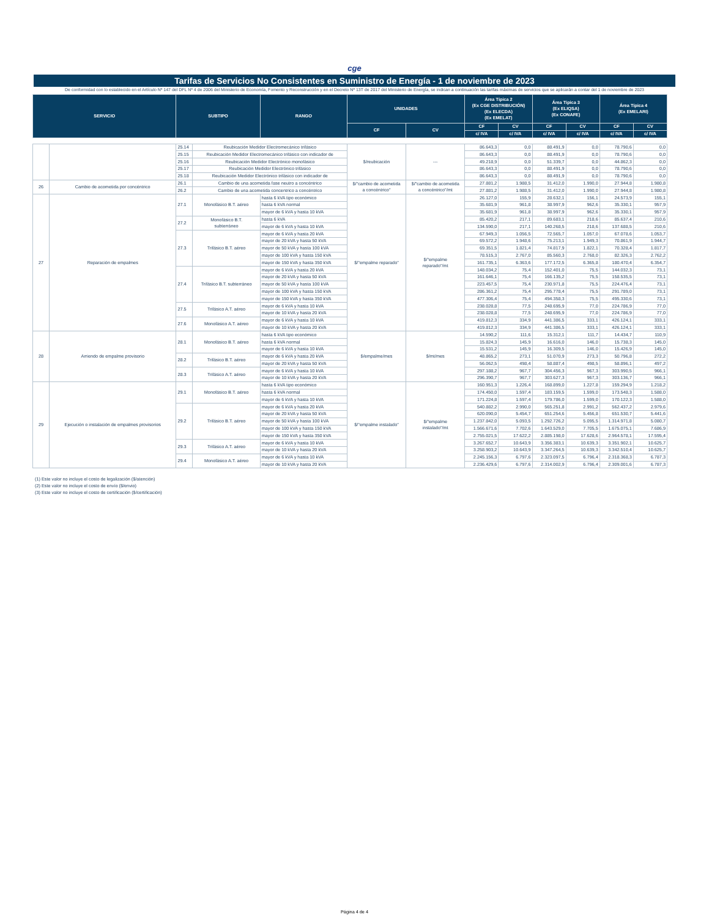cge
Tarifas de Servicios No Consistentes en Suministro de Energía - 1 de noviembre de 2023
De conformidad con lo establecido en el Artículo Nº 147 del DFL Nº 4 de 2006 del Ministerio de Economía, Fomento y Reconstrucción y en el Decreto Nº 13T de 2017 del Ministerio de Energía, se indican a continuación las tarifas máximas de servicios que se aplicarán a contar del 1 de noviembre de 2023
| SERVICIO | | SUBTIPO | | RANGO | UNIDADES | | Área Típica 2 (Ex CGE DISTRIBUCIÓN) (Ex ELECDA) (Ex EMELAT) | | Área Típica 3 (Ex ELIQSA) (Ex CONAFE) | | Área Típica 4 (Ex EMELARI) | |
| --- | --- | --- | --- | --- | --- | --- | --- | --- | --- | --- | --- | --- |
| | | | | | CF | CV | CF | CV | CF | CV | CF | CV |
| | | | | | | | c/ IVA | c/ IVA | c/ IVA | c/ IVA | c/ IVA | c/ IVA |
| | | 25.14 | Reubicación Medidor Electromecánico trifásico | | $/reubicación | --- | 86.643,3 | 0,0 | 88.491,9 | 0,0 | 78.790,6 | 0,0 |
| | | 25.15 | Reubicación Medidor Electromecánico trifásico con indicador de | | | | 86.643,3 | 0,0 | 88.491,9 | 0,0 | 78.790,6 | 0,0 |
| | | 25.16 | Reubicación Medidor Electrónico monofásico | | | | 49.218,9 | 0,0 | 51.339,7 | 0,0 | 44.862,3 | 0,0 |
| | | 25.17 | Reubicación Medidor Electrónico trifásico | | | | 86.643,3 | 0,0 | 88.491,9 | 0,0 | 78.790,6 | 0,0 |
| | | 25.18 | Reubicación Medidor Electrónico trifásico con indicador de | | | | 86.643,3 | 0,0 | 88.491,9 | 0,0 | 78.790,6 | 0,0 |
| 26 | Cambio de acometida por concéntrico | 26.1 | Cambio de una acometida fase neutro a concéntrico | | $/"cambio de acometida a concéntrico" | $/"cambio de acometida a concéntrico"/mt | 27.881,2 | 1.988,5 | 31.412,0 | 1.990,0 | 27.944,8 | 1.980,8 |
| | | 26.2 | Cambio de una acometida concentrico a concéntrico | | | | 27.881,2 | 1.988,5 | 31.412,0 | 1.990,0 | 27.944,8 | 1.980,8 |
| 27 | Reparación de empalmes | 27.1 | Monofásico B.T. aéreo | hasta 6 kVA tipo económico | $/"empalme reparado" | $/"empalme reparado"/mt | 26.127,0 | 155,9 | 28.632,1 | 156,1 | 24.573,9 | 155,1 |
| | | | | hasta 6 kVA normal | | | 35.681,9 | 961,8 | 38.997,9 | 962,6 | 35.330,1 | 957,9 |
| | | | | mayor de 6 kVA y hasta 10 kVA | | | 35.681,9 | 961,8 | 38.997,9 | 962,6 | 35.330,1 | 957,9 |
| | | 27.2 | Monofásico B.T. subterráneo | hasta 6 kVA | | | 85.420,2 | 217,1 | 89.683,1 | 218,6 | 85.637,4 | 210,6 |
| | | | | mayor de 6 kVA y hasta 10 kVA | | | 134.590,0 | 217,1 | 140.268,5 | 218,6 | 137.688,5 | 210,6 |
| | | 27.3 | Trifásico B.T. aéreo | mayor de 6 kVA y hasta 20 kVA | | | 67.949,3 | 1.056,5 | 72.565,7 | 1.057,0 | 67.078,6 | 1.053,7 |
| | | | | mayor de 20 kVA y hasta 50 kVA | | | 69.572,2 | 1.948,6 | 75.213,1 | 1.949,3 | 70.861,9 | 1.944,7 |
| | | | | mayor de 50 kVA y hasta 100 kVA | | | 69.351,5 | 1.821,4 | 74.817,9 | 1.822,1 | 70.328,4 | 1.817,7 |
| | | | | mayor de 100 kVA y hasta 150 kVA | | | 78.515,3 | 2.767,0 | 85.560,3 | 2.768,0 | 82.326,3 | 2.762,2 |
| | | | | mayor de 150 kVA y hasta 350 kVA | | | 161.735,1 | 6.363,6 | 177.172,5 | 6.365,8 | 180.470,4 | 6.354,7 |
| | | 27.4 | Trifásico B.T. subterráneo | mayor de 6 kVA y hasta 20 kVA | | | 148.034,2 | 75,4 | 152.401,0 | 75,5 | 144.032,3 | 73,1 |
| | | | | mayor de 20 kVA y hasta 50 kVA | | | 161.646,1 | 75,4 | 166.135,2 | 75,5 | 158.535,5 | 73,1 |
| | | | | mayor de 50 kVA y hasta 100 kVA | | | 223.457,5 | 75,4 | 230.971,8 | 75,5 | 224.476,4 | 73,1 |
| | | | | mayor de 100 kVA y hasta 150 kVA | | | 286.361,2 | 75,4 | 295.778,4 | 75,5 | 291.789,0 | 73,1 |
| | | | | mayor de 150 kVA y hasta 350 kVA | | | 477.306,4 | 75,4 | 494.358,3 | 75,5 | 495.330,6 | 73,1 |
| | | 27.5 | Trifásico A.T. aéreo | mayor de 6 kVA y hasta 10 kVA | | | 238.028,8 | 77,5 | 248.695,9 | 77,0 | 224.786,9 | 77,0 |
| | | | | mayor de 10 kVA y hasta 20 kVA | | | 238.028,8 | 77,5 | 248.695,9 | 77,0 | 224.786,9 | 77,0 |
| | | 27.6 | Monofásico A.T. aéreo | mayor de 6 kVA y hasta 10 kVA | | | 419.812,3 | 334,9 | 441.386,5 | 333,1 | 426.124,1 | 333,1 |
| | | | | mayor de 10 kVA y hasta 20 kVA | | | 419.812,3 | 334,9 | 441.386,5 | 333,1 | 426.124,1 | 333,1 |
| 28 | Arriendo de empalme provisorio | 28.1 | Monofásico B.T. aéreo | hasta 6 kVA tipo económico | $/empalme/mes | $/mt/mes | 14.590,2 | 111,6 | 15.312,1 | 111,7 | 14.434,7 | 110,9 |
| | | | | hasta 6 kVA normal | | | 15.824,3 | 145,9 | 16.616,0 | 146,0 | 15.738,3 | 145,0 |
| | | | | mayor de 6 kVA y hasta 10 kVA | | | 15.531,2 | 145,9 | 16.309,5 | 146,0 | 15.426,9 | 145,0 |
| | | 28.2 | Trifásico B.T. aéreo | mayor de 6 kVA y hasta 20 kVA | | | 48.865,2 | 273,1 | 51.070,9 | 273,3 | 50.796,8 | 272,2 |
| | | | | mayor de 20 kVA y hasta 50 kVA | | | 56.062,5 | 498,4 | 58.887,4 | 498,5 | 58.896,1 | 497,2 |
| | | 28.3 | Trifásico A.T. aéreo | mayor de 6 kVA y hasta 10 kVA | | | 297.188,2 | 967,7 | 304.456,3 | 967,3 | 303.990,5 | 966,1 |
| | | | | mayor de 10 kVA y hasta 20 kVA | | | 296.390,7 | 967,7 | 303.627,3 | 967,3 | 303.136,7 | 966,1 |
| 29 | Ejecución o instalación de empalmes provisorios | 29.1 | Monofásico B.T. aéreo | hasta 6 kVA tipo económico | $/"empalme instalado" | $/"empalme instalado"/mt | 160.951,3 | 1.226,4 | 168.899,0 | 1.227,8 | 159.294,9 | 1.218,2 |
| | | | | hasta 6 kVA normal | | | 174.450,0 | 1.597,4 | 183.159,5 | 1.599,0 | 173.548,3 | 1.588,0 |
| | | | | mayor de 6 kVA y hasta 10 kVA | | | 171.224,8 | 1.597,4 | 179.786,0 | 1.599,0 | 170.122,3 | 1.588,0 |
| | | 29.2 | Trifásico B.T. aéreo | mayor de 6 kVA y hasta 20 kVA | | | 540.882,2 | 2.990,0 | 565.251,8 | 2.991,2 | 562.437,2 | 2.979,6 |
| | | | | mayor de 20 kVA y hasta 50 kVA | | | 620.090,0 | 5.454,7 | 651.254,6 | 5.456,8 | 651.530,7 | 5.441,6 |
| | | | | mayor de 50 kVA y hasta 100 kVA | | | 1.237.842,0 | 5.093,5 | 1.292.726,2 | 5.095,5 | 1.314.971,8 | 5.080,7 |
| | | | | mayor de 100 kVA y hasta 150 kVA | | | 1.566.671,6 | 7.702,6 | 1.643.529,0 | 7.705,5 | 1.675.075,1 | 7.686,9 |
| | | | | mayor de 150 kVA y hasta 350 kVA | | | 2.755.021,5 | 17.622,2 | 2.885.198,0 | 17.628,6 | 2.964.578,1 | 17.595,4 |
| | | 29.3 | Trifásico A.T. aéreo | mayor de 6 kVA y hasta 10 kVA | | | 3.267.652,7 | 10.643,9 | 3.356.383,1 | 10.639,3 | 3.351.902,1 | 10.625,7 |
| | | | | mayor de 10 kVA y hasta 20 kVA | | | 3.258.903,2 | 10.643,9 | 3.347.264,5 | 10.639,3 | 3.342.510,4 | 10.625,7 |
| | | 29.4 | Monofásico A.T. aéreo | mayor de 6 kVA y hasta 10 kVA | | | 2.245.156,3 | 6.797,6 | 2.323.097,5 | 6.796,4 | 2.318.368,3 | 6.787,3 |
| | | | | mayor de 10 kVA y hasta 20 kVA | | | 2.236.429,6 | 6.797,6 | 2.314.002,9 | 6.796,4 | 2.309.001,6 | 6.787,3 |
(1) Este valor no incluye el costo de legalización ($/atención)
(2) Este valor no incluye el costo de envío ($/envio)
(3) Este valor no incluye el costo de certificación ($/certificación)
Página 4 de 4